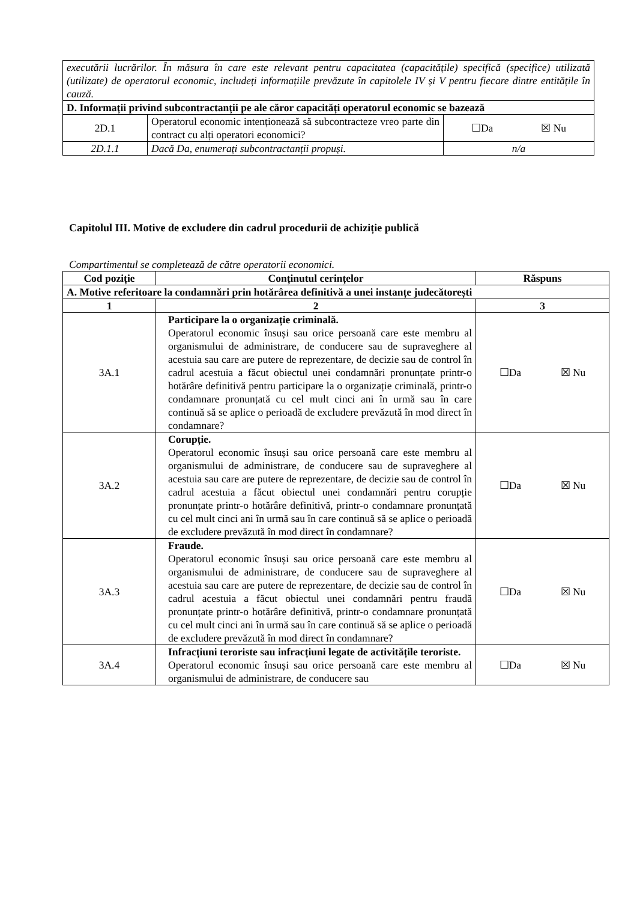| executării lucrărilor. În măsura în care este relevant pentru capacitatea (capacitățile) specifică (specifice) utilizată (utilizate) de operatorul economic, includeți informațiile prevăzute în capitolele IV și V pentru fiecare dintre entitățile în cauză. | | |
| D. Informații privind subcontractanții pe ale căror capacități operatorul economic se bazează | | |
| 2D.1 | Operatorul economic intenționează să subcontracteze vreo parte din contract cu alți operatori economici? | ☐Da ☒ Nu |
| 2D.1.1 | Dacă Da, enumerați subcontractanții propuși. | n/a |
Capitolul III. Motive de excludere din cadrul procedurii de achiziție publică
Compartimentul se completează de către operatorii economici.
| Cod poziție | Conținutul cerințelor | Răspuns |
| --- | --- | --- |
| A. Motive referitoare la condamnări prin hotărârea definitivă a unei instanțe judecătorești | | |
| 1 | 2 | 3 |
| 3A.1 | Participare la o organizație criminală. Operatorul economic însuși sau orice persoană care este membru al organismului de administrare, de conducere sau de supraveghere al acestuia sau care are putere de reprezentare, de decizie sau de control în cadrul acestuia a făcut obiectul unei condamnări pronunțate printr-o hotărâre definitivă pentru participare la o organizație criminală, printr-o condamnare pronunțată cu cel mult cinci ani în urmă sau în care continuă să se aplice o perioadă de excludere prevăzută în mod direct în condamnare? | ☐Da ☒ Nu |
| 3A.2 | Corupție. Operatorul economic însuși sau orice persoană care este membru al organismului de administrare, de conducere sau de supraveghere al acestuia sau care are putere de reprezentare, de decizie sau de control în cadrul acestuia a făcut obiectul unei condamnări pentru corupție pronunțate printr-o hotărâre definitivă, printr-o condamnare pronunțată cu cel mult cinci ani în urmă sau în care continuă să se aplice o perioadă de excludere prevăzută în mod direct în condamnare? | ☐Da ☒ Nu |
| 3A.3 | Fraude. Operatorul economic însuși sau orice persoană care este membru al organismului de administrare, de conducere sau de supraveghere al acestuia sau care are putere de reprezentare, de decizie sau de control în cadrul acestuia a făcut obiectul unei condamnări pentru fraudă pronunțate printr-o hotărâre definitivă, printr-o condamnare pronunțată cu cel mult cinci ani în urmă sau în care continuă să se aplice o perioadă de excludere prevăzută în mod direct în condamnare? | ☐Da ☒ Nu |
| 3A.4 | Infracțiuni teroriste sau infracțiuni legate de activitățile teroriste. Operatorul economic însuși sau orice persoană care este membru al organismului de administrare, de conducere sau | ☐Da ☒ Nu |